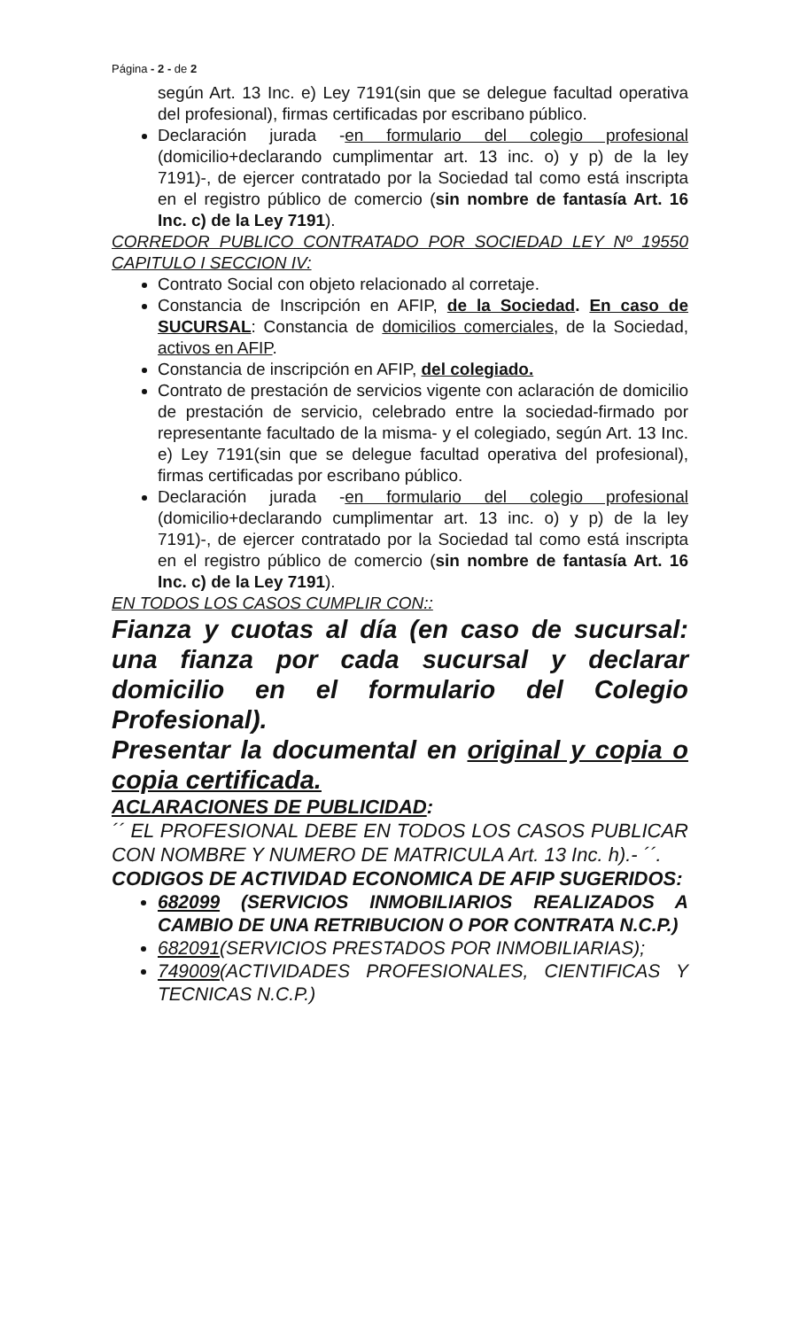Página - 2 - de 2
según Art. 13 Inc. e) Ley 7191(sin que se delegue facultad operativa del profesional), firmas certificadas por escribano público.
Declaración jurada -en formulario del colegio profesional (domicilio+declarando cumplimentar art. 13 inc. o) y p) de la ley 7191)-, de ejercer contratado por la Sociedad tal como está inscripta en el registro público de comercio (sin nombre de fantasía Art. 16 Inc. c) de la Ley 7191).
CORREDOR PUBLICO CONTRATADO POR SOCIEDAD LEY Nº 19550 CAPITULO I SECCION IV:
Contrato Social con objeto relacionado al corretaje.
Constancia de Inscripción en AFIP, de la Sociedad. En caso de SUCURSAL: Constancia de domicilios comerciales, de la Sociedad, activos en AFIP.
Constancia de inscripción en AFIP, del colegiado.
Contrato de prestación de servicios vigente con aclaración de domicilio de prestación de servicio, celebrado entre la sociedad-firmado por representante facultado de la misma- y el colegiado, según Art. 13 Inc. e) Ley 7191(sin que se delegue facultad operativa del profesional), firmas certificadas por escribano público.
Declaración jurada -en formulario del colegio profesional (domicilio+declarando cumplimentar art. 13 inc. o) y p) de la ley 7191)-, de ejercer contratado por la Sociedad tal como está inscripta en el registro público de comercio (sin nombre de fantasía Art. 16 Inc. c) de la Ley 7191).
EN TODOS LOS CASOS CUMPLIR CON::
Fianza y cuotas al día (en caso de sucursal: una fianza por cada sucursal y declarar domicilio en el formulario del Colegio Profesional).
Presentar la documental en original y copia o copia certificada.
ACLARACIONES DE PUBLICIDAD:
´´ EL PROFESIONAL DEBE EN TODOS LOS CASOS PUBLICAR CON NOMBRE Y NUMERO DE MATRICULA Art. 13 Inc. h).- ´´.
CODIGOS DE ACTIVIDAD ECONOMICA DE AFIP SUGERIDOS:
682099 (SERVICIOS INMOBILIARIOS REALIZADOS A CAMBIO DE UNA RETRIBUCION O POR CONTRATA N.C.P.)
682091(SERVICIOS PRESTADOS POR INMOBILIARIAS);
749009(ACTIVIDADES PROFESIONALES, CIENTIFICAS Y TECNICAS N.C.P.)